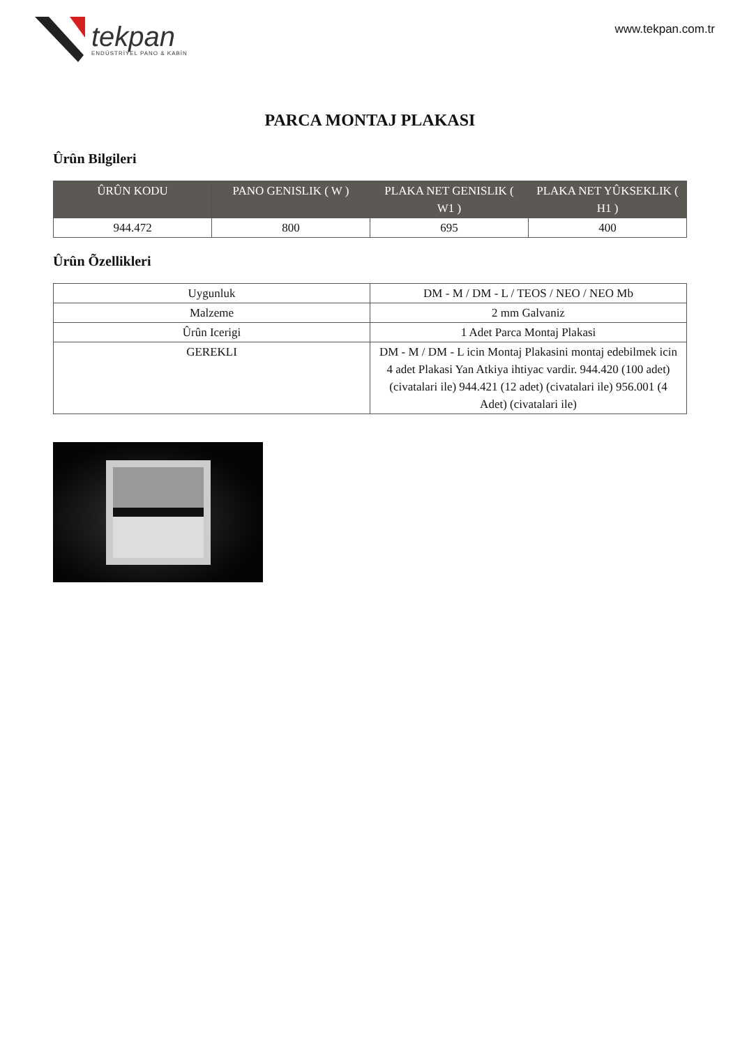tekpan
ENDÜSTRİYEL PANO & KABİN
www.tekpan.com.tr
PARCA MONTAJ PLAKASI
Ûrûn Bilgileri
| ÛRÛN KODU | PANO GENISLIK ( W ) | PLAKA NET GENISLIK ( W1 ) | PLAKA NET YÛKSEKLIK ( H1 ) |
| --- | --- | --- | --- |
| 944.472 | 800 | 695 | 400 |
Ûrûn Õzellikleri
| Uygunluk | DM - M / DM - L / TEOS / NEO / NEO Mb |
| Malzeme | 2 mm Galvaniz |
| Ûrûn Icerigi | 1 Adet Parca Montaj Plakasi |
| GEREKLI | DM - M / DM - L icin Montaj Plakasini montaj edebilmek icin 4 adet Plakasi Yan Atkiya ihtiyac vardir. 944.420 (100 adet) (civatalari ile) 944.421 (12 adet) (civatalari ile) 956.001 (4 Adet) (civatalari ile) |